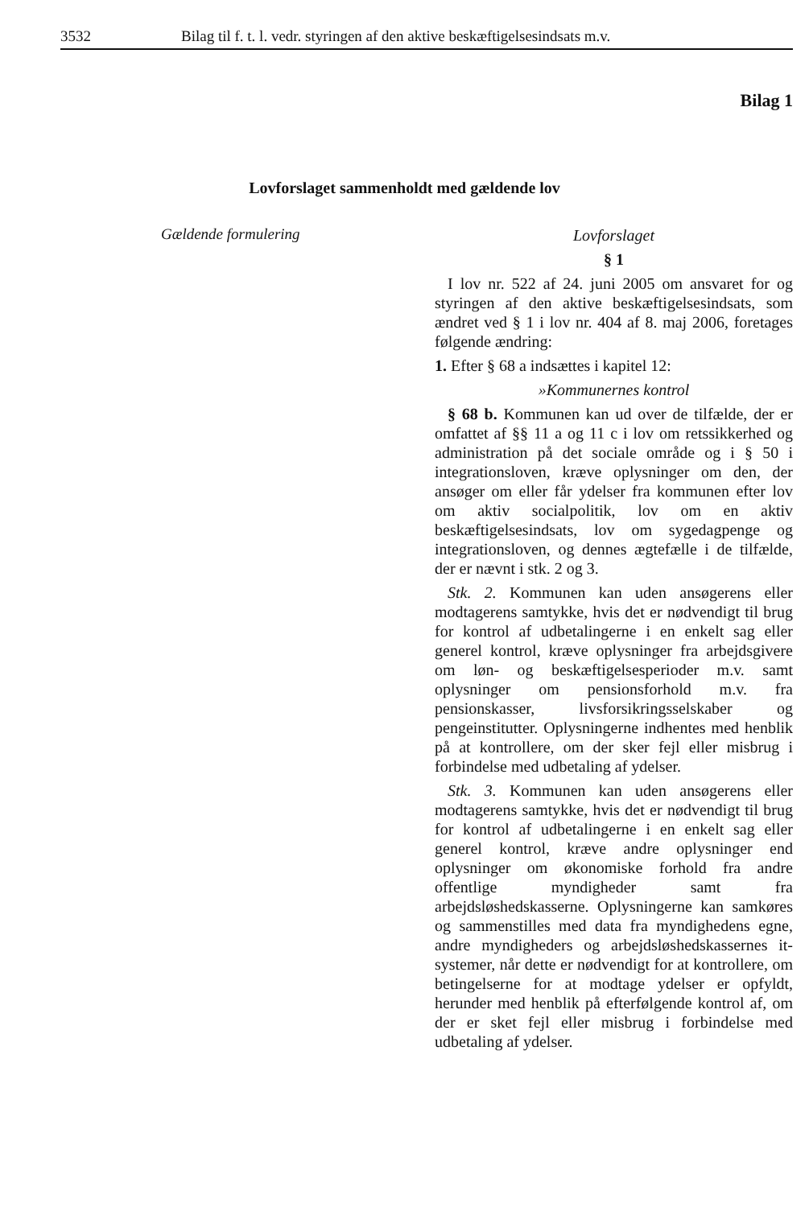3532 Bilag til f. t. l. vedr. styringen af den aktive beskæftigelsesindsats m.v.
Bilag 1
Lovforslaget sammenholdt med gældende lov
Gældende formulering
Lovforslaget
§ 1
I lov nr. 522 af 24. juni 2005 om ansvaret for og styringen af den aktive beskæftigelsesindsats, som ændret ved § 1 i lov nr. 404 af 8. maj 2006, foretages følgende ændring:
1. Efter § 68 a indsættes i kapitel 12:
»Kommunernes kontrol
§ 68 b. Kommunen kan ud over de tilfælde, der er omfattet af §§ 11 a og 11 c i lov om retssikkerhed og administration på det sociale område og i § 50 i integrationsloven, kræve oplysninger om den, der ansøger om eller får ydelser fra kommunen efter lov om aktiv socialpolitik, lov om en aktiv beskæftigelsesindsats, lov om sygedagpenge og integrationsloven, og dennes ægtefælle i de tilfælde, der er nævnt i stk. 2 og 3.
Stk. 2. Kommunen kan uden ansøgerens eller modtagerens samtykke, hvis det er nødvendigt til brug for kontrol af udbetalingerne i en enkelt sag eller generel kontrol, kræve oplysninger fra arbejdsgivere om løn- og beskæftigelsesperioder m.v. samt oplysninger om pensionsforhold m.v. fra pensionskasser, livsforsikringsselskaber og pengeinstitutter. Oplysningerne indhentes med henblik på at kontrollere, om der sker fejl eller misbrug i forbindelse med udbetaling af ydelser.
Stk. 3. Kommunen kan uden ansøgerens eller modtagerens samtykke, hvis det er nødvendigt til brug for kontrol af udbetalingerne i en enkelt sag eller generel kontrol, kræve andre oplysninger end oplysninger om økonomiske forhold fra andre offentlige myndigheder samt fra arbejdsløshedskasserne. Oplysningerne kan samkøres og sammenstilles med data fra myndighedens egne, andre myndigheders og arbejdsløshedskassernes it-systemer, når dette er nødvendigt for at kontrollere, om betingelserne for at modtage ydelser er opfyldt, herunder med henblik på efterfølgende kontrol af, om der er sket fejl eller misbrug i forbindelse med udbetaling af ydelser.